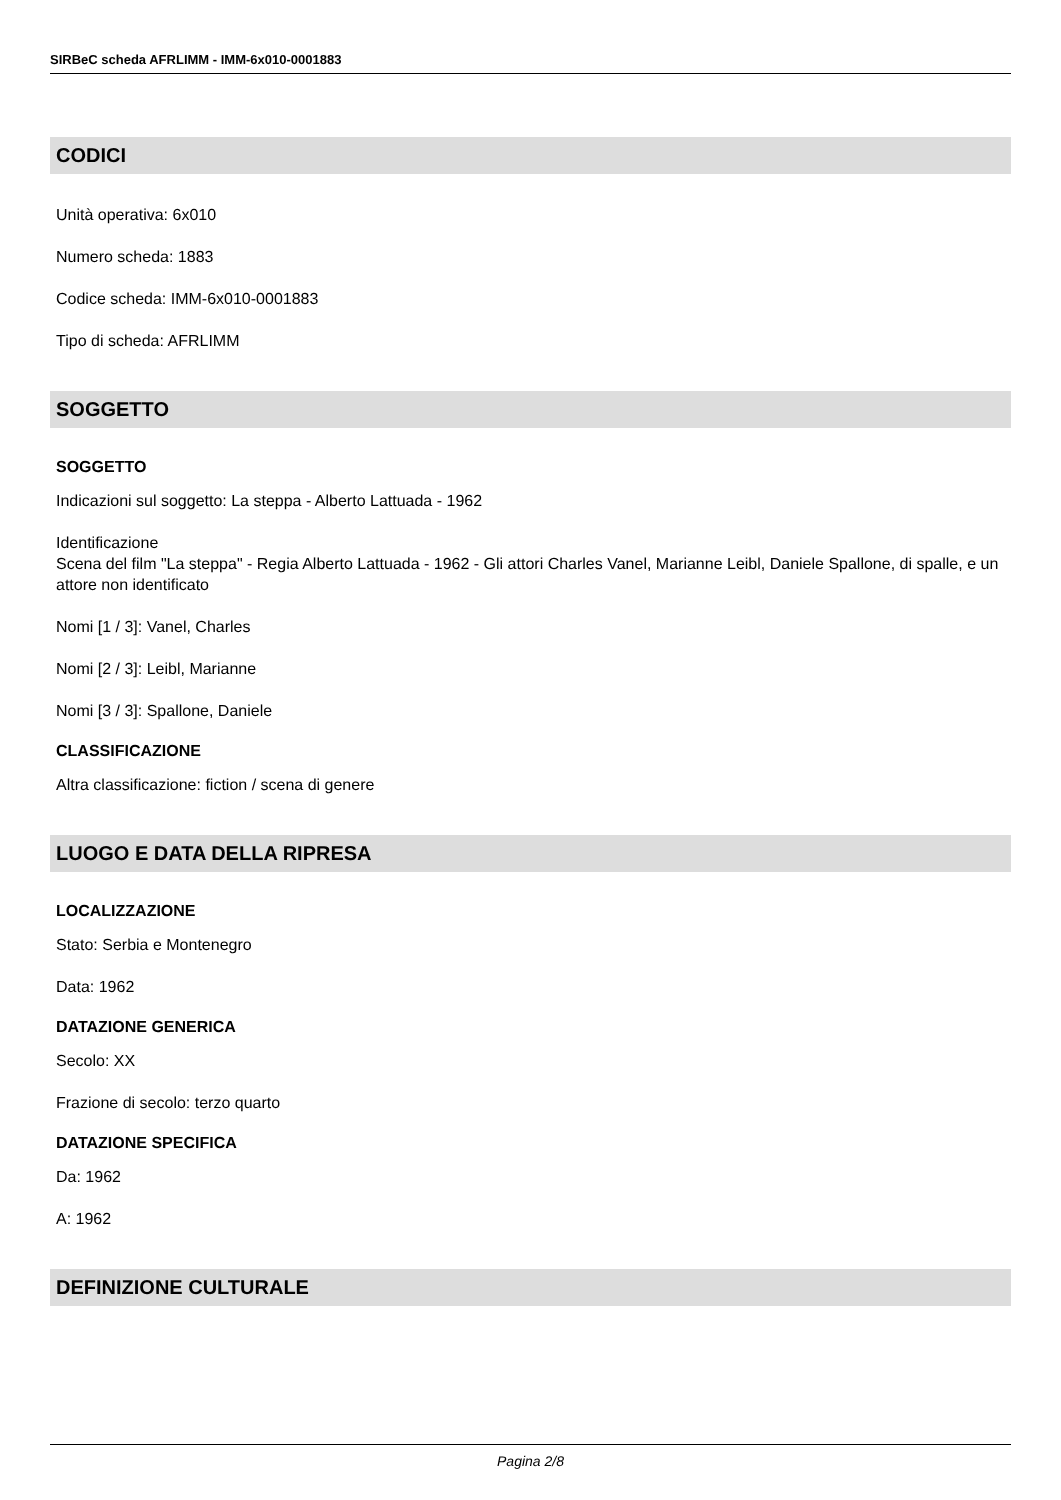SIRBeC scheda AFRLIMM - IMM-6x010-0001883
CODICI
Unità operativa: 6x010
Numero scheda: 1883
Codice scheda: IMM-6x010-0001883
Tipo di scheda: AFRLIMM
SOGGETTO
SOGGETTO
Indicazioni sul soggetto: La steppa - Alberto Lattuada - 1962
Identificazione
Scena del film "La steppa" - Regia Alberto Lattuada - 1962 - Gli attori Charles Vanel, Marianne Leibl, Daniele Spallone, di spalle, e un attore non identificato
Nomi [1 / 3]: Vanel, Charles
Nomi [2 / 3]: Leibl, Marianne
Nomi [3 / 3]: Spallone, Daniele
CLASSIFICAZIONE
Altra classificazione: fiction / scena di genere
LUOGO E DATA DELLA RIPRESA
LOCALIZZAZIONE
Stato: Serbia e Montenegro
Data: 1962
DATAZIONE GENERICA
Secolo: XX
Frazione di secolo: terzo quarto
DATAZIONE SPECIFICA
Da: 1962
A: 1962
DEFINIZIONE CULTURALE
Pagina 2/8